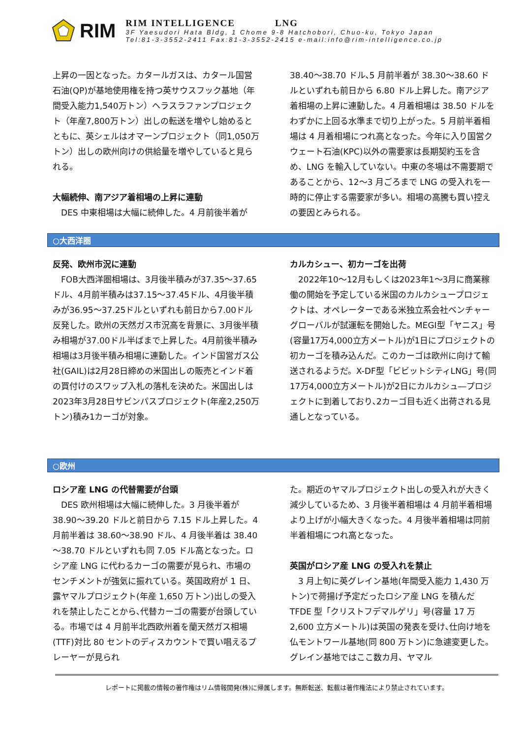RIM
RIM INTELLIGENCE LNG
3F Yaesudori Hata Bldg, 1 Chome 9-8 Hatchobori, Chuo-ku, Tokyo Japan
Tel:81-3-3552-2411 Fax:81-3-3552-2415 e-mail:info@rim-intelligence.co.jp
上昇の一因となった。カタールガスは、カタール国営石油(QP)が基地使用権を持つ英サウスフック基地（年間受入能力1,540万トン）ヘラスラファンプロジェクト（年産7,800万トン）出しの転送を増やし始めるとともに、英シェルはオマーンプロジェクト（同1,050万トン）出しの欧州向けの供給量を増やしていると見られる。
大幅続伸、南アジア着相場の上昇に連動
　DES 中東相場は大幅に続伸した。4 月前後半着が
38.40～38.70 ドル､5 月前半着が 38.30～38.60 ドルといずれも前日から 6.80 ドル上昇した。南アジア着相場の上昇に連動した。4 月着相場は 38.50 ドルをわずかに上回る水準まで切り上がった。5 月前半着相場は 4 月着相場につれ高となった。今年に入り国営クウェート石油(KPC)以外の需要家は長期契約玉を含め、LNG を輸入していない。中東の冬場は不需要期であることから、12～3 月ごろまで LNG の受入れを一時的に停止する需要家が多い。相場の高騰も買い控えの要因とみられる。
○大西洋圏
反発、欧州市況に連動
　FOB大西洋圏相場は、3月後半積みが37.35～37.65ドル、4月前半積みは37.15～37.45ドル、4月後半積みが36.95～37.25ドルといずれも前日から7.00ドル反発した。欧州の天然ガス市況高を背景に、3月後半積み相場が37.00ドル半ばまで上昇した。4月前後半積み相場は3月後半積み相場に連動した。インド国営ガス公社(GAIL)は2月28日締めの米国出しの販売とインド着の買付けのスワップ入札の落札を決めた。米国出しは2023年3月28日サビンパスプロジェクト(年産2,250万トン)積み1カーゴが対象。
カルカシュー、初カーゴを出荷
　2022年10～12月もしくは2023年1～3月に商業稼働の開始を予定している米国のカルカシュープロジェクトは、オペレーターである米独立系会社ベンチャーグローバルが試運転を開始した。MEGI型「ヤニス」号(容量17万4,000立方メートル)が1日にプロジェクトの初カーゴを積み込んだ。このカーゴは欧州に向けて輸送されるようだ。X-DF型「ビビットシティLNG」号(同17万4,000立方メートル)が2日にカルカシュ―プロジェクトに到着しており､2カーゴ目も近く出荷される見通しとなっている。
○欧州
ロシア産 LNG の代替需要が台頭
　DES 欧州相場は大幅に続伸した。3 月後半着が 38.90～39.20 ドルと前日から 7.15 ドル上昇した。4 月前半着は 38.60～38.90 ドル、4 月後半着は 38.40～38.70 ドルといずれも同 7.05 ドル高となった。ロシア産 LNG に代わるカーゴの需要が見られ、市場のセンチメントが強気に振れている。英国政府が 1 日、露ヤマルプロジェクト(年産 1,650 万トン)出しの受入れを禁止したことから､代替カーゴの需要が台頭している。市場では 4 月前半北西欧州着を蘭天然ガス相場(TTF)対比 80 セントのディスカウントで買い唱えるプレーヤーが見られ
た。期近のヤマルプロジェクト出しの受入れが大きく減少しているため、3 月後半着相場は 4 月前半着相場より上げが小幅大きくなった。4 月後半着相場は同前半着相場につれ高となった。
英国がロシア産 LNG の受入れを禁止
　3 月上旬に英グレイン基地(年間受入能力 1,430 万トン)で荷揚げ予定だったロシア産 LNG を積んだ TFDE 型「クリストフデマルゲリ」号(容量 17 万 2,600 立方メートル)は英国の発表を受け､仕向け地を仏モントワール基地(同 800 万トン)に急遽変更した。グレイン基地ではここ数カ月、ヤマル
レポートに掲載の情報の著作権はリム情報開発(株)に帰属します。無断転送、転載は著作権法により禁止されています。